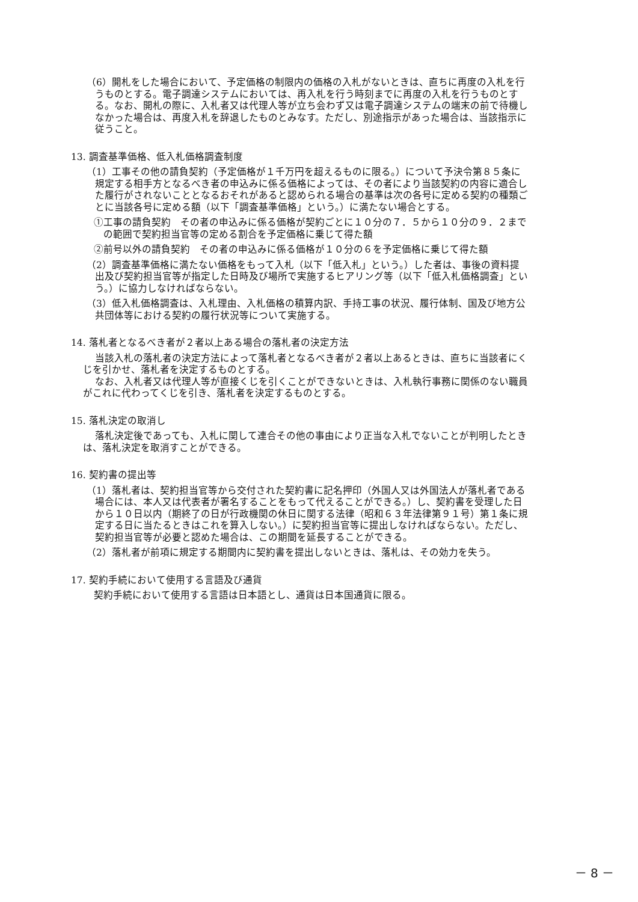（6）開札をした場合において、予定価格の制限内の価格の入札がないときは、直ちに再度の入札を行うものとする。電子調達システムにおいては、再入札を行う時刻までに再度の入札を行うものとする。なお、開札の際に、入札者又は代理人等が立ち会わず又は電子調達システムの端末の前で待機しなかった場合は、再度入札を辞退したものとみなす。ただし、別途指示があった場合は、当該指示に従うこと。
13. 調査基準価格、低入札価格調査制度
（1）工事その他の請負契約（予定価格が１千万円を超えるものに限る。）について予決令第８５条に規定する相手方となるべき者の申込みに係る価格によっては、その者により当該契約の内容に適合した履行がされないこととなるおそれがあると認められる場合の基準は次の各号に定める契約の種類ごとに当該各号に定める額（以下「調査基準価格」という。）に満たない場合とする。
①工事の請負契約　その者の申込みに係る価格が契約ごとに１０分の７．５から１０分の９．２までの範囲で契約担当官等の定める割合を予定価格に乗じて得た額
②前号以外の請負契約　その者の申込みに係る価格が１０分の６を予定価格に乗じて得た額
（2）調査基準価格に満たない価格をもって入札（以下「低入札」という。）した者は、事後の資料提出及び契約担当官等が指定した日時及び場所で実施するヒアリング等（以下「低入札価格調査」という。）に協力しなければならない。
（3）低入札価格調査は、入札理由、入札価格の積算内訳、手持工事の状況、履行体制、国及び地方公共団体等における契約の履行状況等について実施する。
14. 落札者となるべき者が２者以上ある場合の落札者の決定方法
当該入札の落札者の決定方法によって落札者となるべき者が２者以上あるときは、直ちに当該者にくじを引かせ、落札者を決定するものとする。
なお、入札者又は代理人等が直接くじを引くことができないときは、入札執行事務に関係のない職員がこれに代わってくじを引き、落札者を決定するものとする。
15. 落札決定の取消し
落札決定後であっても、入札に関して連合その他の事由により正当な入札でないことが判明したときは、落札決定を取消すことができる。
16. 契約書の提出等
（1）落札者は、契約担当官等から交付された契約書に記名押印（外国人又は外国法人が落札者である場合には、本人又は代表者が署名することをもって代えることができる。）し、契約書を受理した日から１０日以内（期終了の日が行政機関の休日に関する法律（昭和６３年法律第９１号）第１条に規定する日に当たるときはこれを算入しない。）に契約担当官等に提出しなければならない。ただし、契約担当官等が必要と認めた場合は、この期間を延長することができる。
（2）落札者が前項に規定する期間内に契約書を提出しないときは、落札は、その効力を失う。
17. 契約手続において使用する言語及び通貨
契約手続において使用する言語は日本語とし、通貨は日本国通貨に限る。
－ 8 －